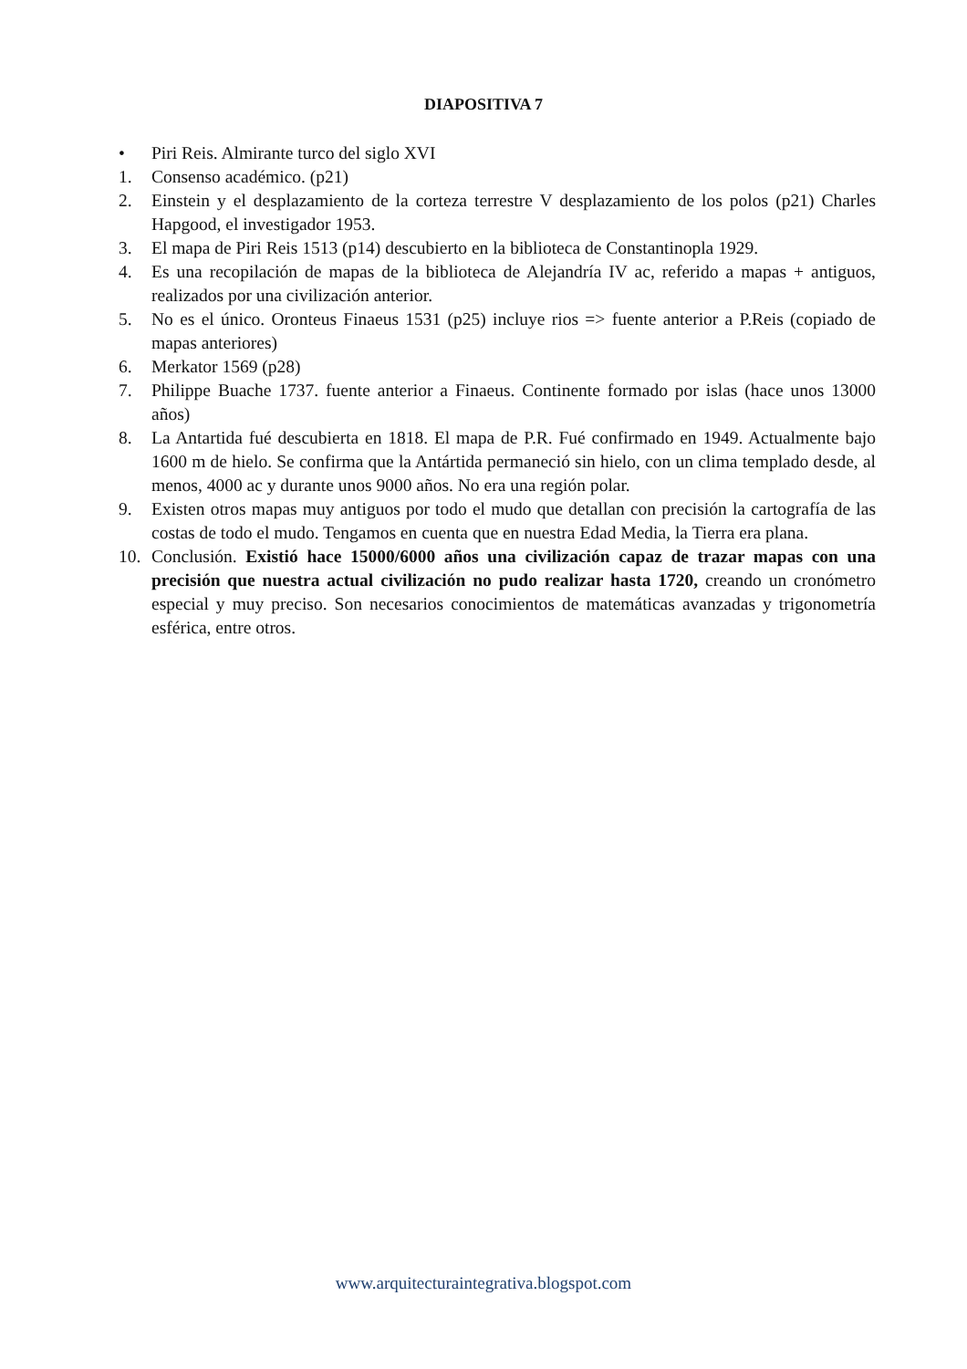DIAPOSITIVA 7
• Piri Reis. Almirante turco del siglo XVI
1. Consenso académico. (p21)
2. Einstein y el desplazamiento de la corteza terrestre V desplazamiento de los polos (p21) Charles Hapgood, el investigador 1953.
3. El mapa de Piri Reis 1513 (p14) descubierto en la biblioteca de Constantinopla 1929.
4. Es una recopilación de mapas de la biblioteca de Alejandría IV ac, referido a mapas + antiguos, realizados por una civilización anterior.
5. No es el único. Oronteus Finaeus 1531 (p25) incluye rios => fuente anterior a P.Reis (copiado de mapas anteriores)
6. Merkator 1569 (p28)
7. Philippe Buache 1737. fuente anterior a Finaeus. Continente formado por islas (hace unos 13000 años)
8. La Antartida fué descubierta en 1818. El mapa de P.R. Fué confirmado en 1949. Actualmente bajo 1600 m de hielo. Se confirma que la Antártida permaneció sin hielo, con un clima templado desde, al menos, 4000 ac y durante unos 9000 años. No era una región polar.
9. Existen otros mapas muy antiguos por todo el mudo que detallan con precisión la cartografía de las costas de todo el mudo. Tengamos en cuenta que en nuestra Edad Media, la Tierra era plana.
10. Conclusión. Existió hace 15000/6000 años una civilización capaz de trazar mapas con una precisión que nuestra actual civilización no pudo realizar hasta 1720, creando un cronómetro especial y muy preciso. Son necesarios conocimientos de matemáticas avanzadas y trigonometría esférica, entre otros.
www.arquitecturaintegrativa.blogspot.com